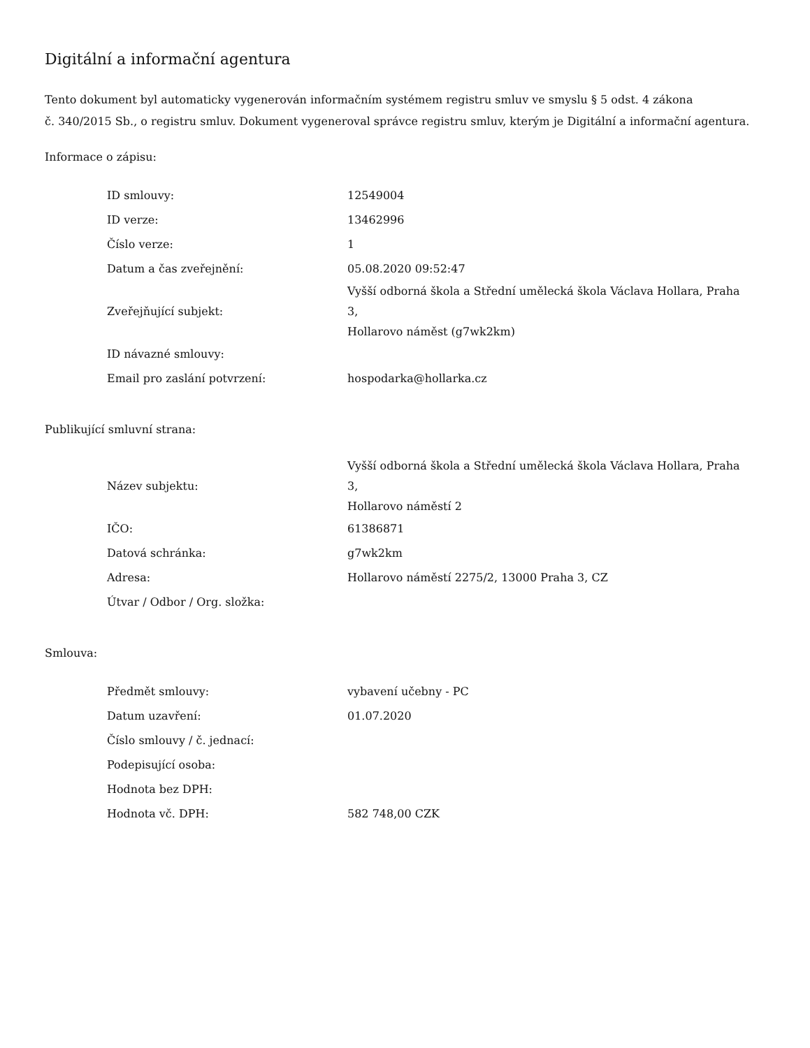Digitální a informační agentura
Tento dokument byl automaticky vygenerován informačním systémem registru smluv ve smyslu § 5 odst. 4 zákona
č. 340/2015 Sb., o registru smluv. Dokument vygeneroval správce registru smluv, kterým je Digitální a informační agentura.
Informace o zápisu:
| ID smlouvy: | 12549004 |
| ID verze: | 13462996 |
| Číslo verze: | 1 |
| Datum a čas zveřejnění: | 05.08.2020 09:52:47 |
| Zveřejňující subjekt: | Vyšší odborná škola a Střední umělecká škola Václava Hollara, Praha 3, Hollarovo náměst (g7wk2km) |
| ID návazné smlouvy: | |
| Email pro zaslání potvrzení: | hospodarka@hollarka.cz |
Publikující smluvní strana:
| Název subjektu: | Vyšší odborná škola a Střední umělecká škola Václava Hollara, Praha 3, Hollarovo náměstí 2 |
| IČO: | 61386871 |
| Datová schránka: | g7wk2km |
| Adresa: | Hollarovo náměstí 2275/2, 13000 Praha 3, CZ |
| Útvar / Odbor / Org. složka: | |
Smlouva:
| Předmět smlouvy: | vybavení učebny - PC |
| Datum uzavření: | 01.07.2020 |
| Číslo smlouvy / č. jednací: | |
| Podepisující osoba: | |
| Hodnota bez DPH: | |
| Hodnota vč. DPH: | 582 748,00 CZK |